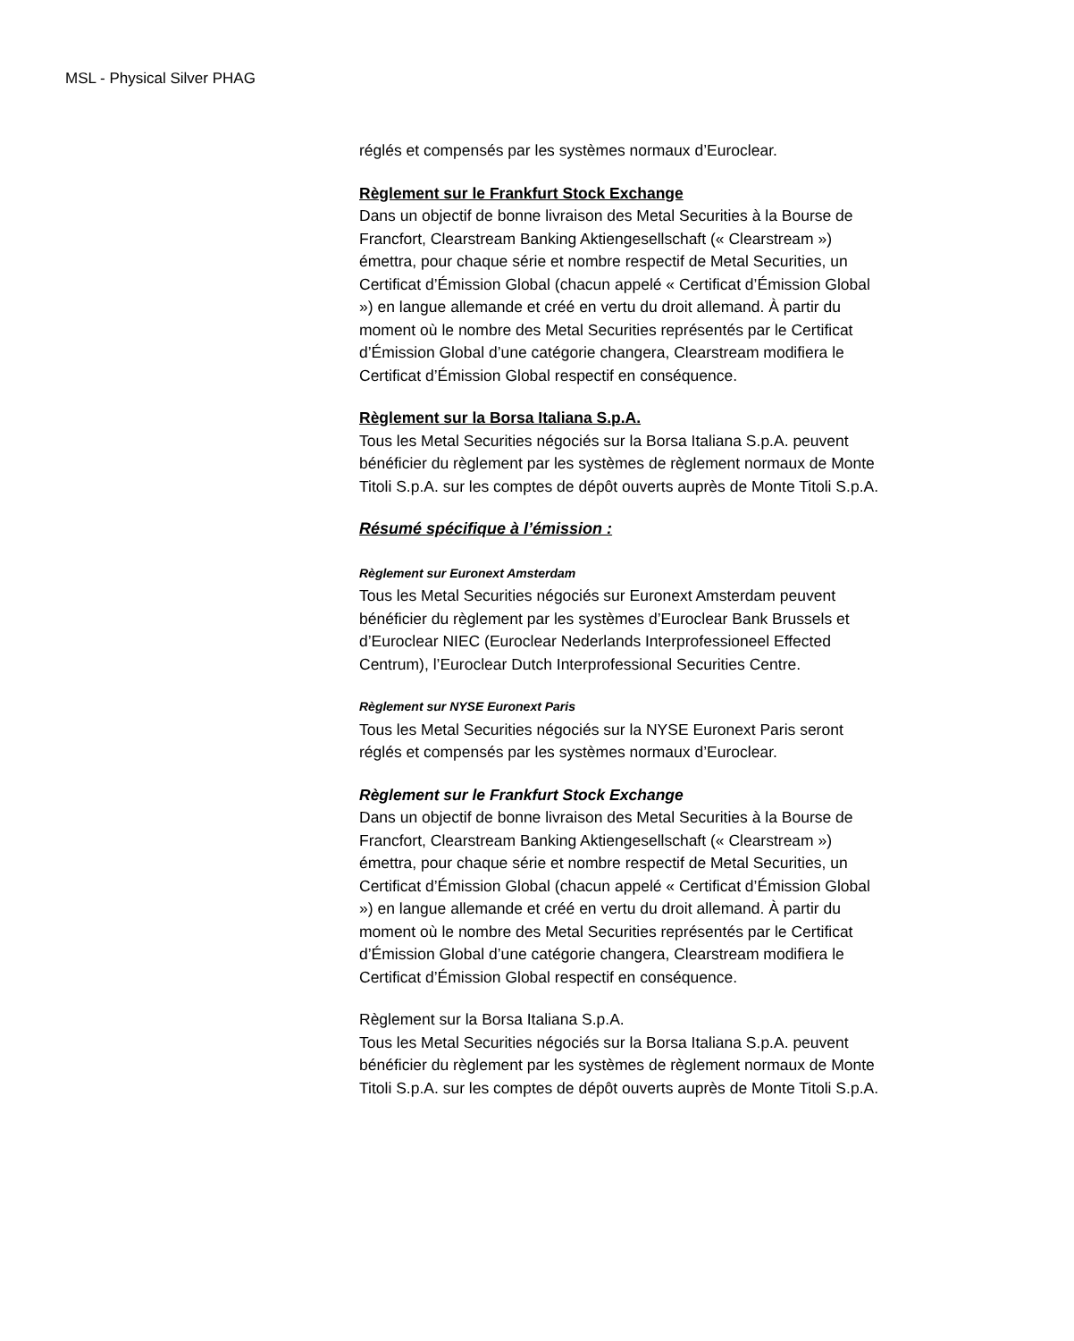MSL - Physical Silver PHAG
réglés et compensés par les systèmes normaux d’Euroclear.
Règlement sur le Frankfurt Stock Exchange
Dans un objectif de bonne livraison des Metal Securities à la Bourse de Francfort, Clearstream Banking Aktiengesellschaft (« Clearstream ») émettra, pour chaque série et nombre respectif de Metal Securities, un Certificat d’Émission Global (chacun appelé « Certificat d’Émission Global ») en langue allemande et créé en vertu du droit allemand. À partir du moment où le nombre des Metal Securities représentés par le Certificat d’Émission Global d’une catégorie changera, Clearstream modifiera le Certificat d’Émission Global respectif en conséquence.
Règlement sur la Borsa Italiana S.p.A.
Tous les Metal Securities négociés sur la Borsa Italiana S.p.A. peuvent bénéficier du règlement par les systèmes de règlement normaux de Monte Titoli S.p.A. sur les comptes de dépôt ouverts auprès de Monte Titoli S.p.A.
Résumé spécifique à l’émission :
Règlement sur Euronext Amsterdam
Tous les Metal Securities négociés sur Euronext Amsterdam peuvent bénéficier du règlement par les systèmes d’Euroclear Bank Brussels et d’Euroclear NIEC (Euroclear Nederlands Interprofessioneel Effected Centrum), l’Euroclear Dutch Interprofessional Securities Centre.
Règlement sur NYSE Euronext Paris
Tous les Metal Securities négociés sur la NYSE Euronext Paris seront réglés et compensés par les systèmes normaux d’Euroclear.
Règlement sur le Frankfurt Stock Exchange
Dans un objectif de bonne livraison des Metal Securities à la Bourse de Francfort, Clearstream Banking Aktiengesellschaft (« Clearstream ») émettra, pour chaque série et nombre respectif de Metal Securities, un Certificat d’Émission Global (chacun appelé « Certificat d’Émission Global ») en langue allemande et créé en vertu du droit allemand. À partir du moment où le nombre des Metal Securities représentés par le Certificat d’Émission Global d’une catégorie changera, Clearstream modifiera le Certificat d’Émission Global respectif en conséquence.
Règlement sur la Borsa Italiana S.p.A.
Tous les Metal Securities négociés sur la Borsa Italiana S.p.A. peuvent bénéficier du règlement par les systèmes de règlement normaux de Monte Titoli S.p.A. sur les comptes de dépôt ouverts auprès de Monte Titoli S.p.A.